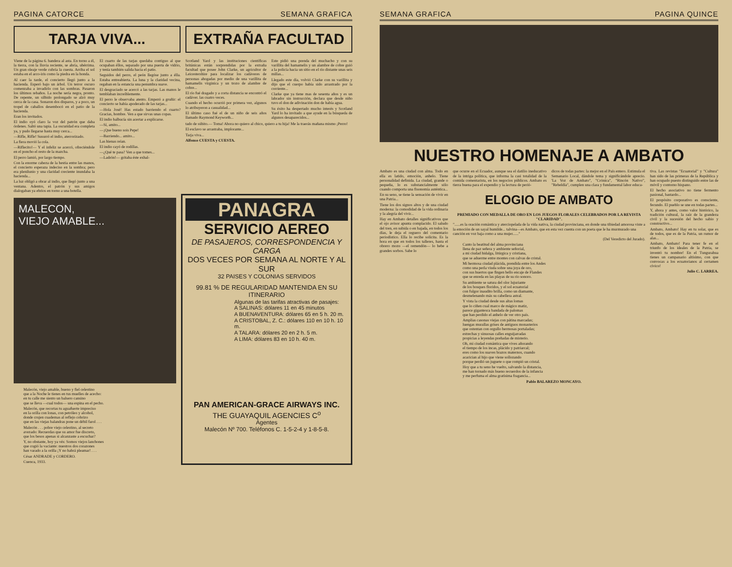PAGINA CATORCE SEMANA GRAFICA
TARJA VIVA...
Viene de la página 6. bandera al asta. En torno a él, la tierra, con la lluvia reciente, se abría, ubérrima. Un gran oleaje verde cubría la cuesta. Arriba el sol estaba en el arco-iris como la piedra en la honda.
Al caer la tarde, el concierto llegó junto a la hacienda. Esperó bajo un árbol. Un terror oscuro comenzaba a invadirlo con las sombras. Pasaron los últimos rebaños. La noche sería negra, pronto. De repente, un silbido prolongado se alzó muy cerca de la casa. Sonaron dos disparos, y a poco, un tropel de caballos desembocó en el patio de la hacienda.
Eran los invitados.
El indio oyó claro la voz del patrón que daba órdenes. Saltó una tapia. La oscuridad era completa ya, y pudo llegarse hasta muy cerca...
—Rifle, Rifle! Susurró el indio, aterrorizado.
La fiera movió la cola.
—Riflecito!— Y el infeliz se acercó, ofreciéndole en el poncho el resto de la mazcha.
El perro lamió, por largo tiempo.
Con la enorme cabeza de la bestia entre las manos, el concierto esperaza indeciso en la sombra; pero era plenilunio y una claridad creciente inundaba la hacienda...
La luz obligó a obrar al indio, que llegó junto a una ventana. Adentro, el patrón y sus amigos dialogaban ya ebrios en torno a una botella.
El cuarto de las tarjas quedaba contiguo al que ocupaban éllos, separado por una puerta de vidrio, y tenía también salida hacia el patio.
Seguidos del perro, el peón llegóse junto a élla. Estaba entreabierta. La luna y la claridad vecina, regaban en la estancia una penumbra suave.
El desgraciado se acercó a las tarjas. Las manos le temblaban increíblemente.
El perro le observaba atento. Empezó a gruñir: el concierto se había apoderado de las tarjas...
—Hola José! Has estado barriendo el cuarto? Gracias, hombre. Ven a que sirvas unas copas.
El indio balbucía sin acertar a explicarse.
—Sí, amito...
—¡Que bueno sois Pepe!
—Barriendo... amito...
Las hienas reían.
El indio cayó de rodillas.
—¿Qué te pasa? Ven a que tomes...
—Ladrón!— gritaba éste exhal-
EXTRAÑA FACULTAD
Scotland Yard y las instituciones científicas británicas están sorprendidas por la extraña facultad que posee John Clarke, un agricultor de Leicestershire para localizar los cadáveres de personas ahogadas por medio de una varillita de hamamelis virginica y un trozo de alambre de cobre...
El río fué dragado y a corta distancia se encontró el cadáver. las cuatro veces.
Cuando el hecho ocurrió por primera vez, algunos lo atribuyeron a casualidad...
El último caso fué el de un niño de seis años llamado Raymond Keyworth...
Este pidió una prenda del muchacho y con su varillita del hamamelis y un alambre de cobre guió a la policía hacia un sitio en el río distante unas seis millas...
Llegado este día, volvió Clarke con su varillita y dijo que el cuerpo había sido arrastrado por la corriente...
Clarke que ya tiene mas de sesenta años y es un labrador sin instrucción, declara que desde niño tuvo el don de adivinación don de había agua.
Su éxito ha despertado mucho interés y Scotland Yard lo ha invitado a que ayude en la búsqueda de algunos desaparecidos...
tado de súbito.— Toma! Ahora no quiero al chico, quiero a tu hija! Me la traerás mañana mismo ¡Perro!
El esclavo se arrastraba, implorante...
Tarja viva...
Alfonso CUESTA y CUESTA.
MALECON,
VIEJO AMABLE...
Malecón, viejo amable, bueno y fiel celestino
que a la Noche le tienes en tus muelles de acecho:
en tu calle me siento un balsero cansino
que se lleva —cual todos— una espina en el pecho.
Malecón, que recortas tu aguafuerte impreciso
en la orilla con lonas, con petróleo y alcohol,
donde crujen cuadernas al reflejo cobrizo
que en las viejas balandras pone un débil farol . . .
Malecón . . . pobre viejo celestino, al secreto
avezado: Recuerdas que su amor fue discreto,
que los besos apenas si alcanzaste a escuchar?
Y, no obstante, hoy ya vés: Somos viejos lanchones
que cogió la vaciante: nuestros dos corazones
han varado a la orilla ¡Y no habrá pleamar! . . .
César ANDRADE y CORDERO.
Cuenca, 1933.
PANAGRA
SERVICIO AEREO
DE PASAJEROS, CORRESPONDENCIA Y CARGA
DOS VECES POR SEMANA AL NORTE Y AL SUR
32 PAISES Y COLONIAS SERVIDOS
99.81 % DE REGULARIDAD MANTENIDA EN SU ITINERARIO
Algunas de las tarifas atractivas de pasajes:
A SALINAS: dólares 11 en 45 minutos
A BUENAVENTURA: dólares 65 en 5 h. 20 m.
A CRISTOBAL, Z. C.: dólares 110 en 10 h. 10 m.
A TALARA: dólares 20 en 2 h. 5 m.
A LIMA: dólares 83 en 10 h. 40 m.
PAN AMERICAN-GRACE AIRWAYS INC.
THE GUAYAQUIL AGENCIES C<sup>o</sup>
Agentes
Malecón Nº 700. Teléfonos C. 1-5-2-4 y 1-8-5-8.
SEMANA GRAFICA PAGINA QUINCE
NUESTRO HOMENAJE A AMBATO
Ambato es una ciudad con alma. Todo en ella es latido, emoción, anhelo. Tiene personalidad definida. La ciudad, grande o pequeña, lo es substancialmente sólo cuando comporta una fisonomía auténtica...
En su seno, se tiene la sensación de vivir en una Patria...
Tiene los dos signos altos y de una ciudad moderna: la comodidad de la vida ordinaria y la alegría del vivir...
Hay en Ambato detalles significativos que el ojo avisor apunta complacido. El saludo del tren, en subida o en bajada, en todos los días, le deja el reguero del comentario periodístico. Ella lo recibe solícita. Es la hora en que en todos los talleres, hasta el obrero mozo —el remendón— lo bebe a grandes sorbos. Sabe lo
que ocurre en el Ecuador, aunque sea el datilio ineducativo de la intriga política, que informa la casi totalidad de la comida comentarista, en los negocios públicos. Ambato es tierra buena para el expendio y la lectura de perió-
dicos de todas partes: la mejor en el País entero. Estimula el Semanario Local, dándole tema y significándole aprecio. 'La Voz de Ambato", "Crónica", "Rincón Nativo", "Rebeldía", cumplen una clara y fundamental labor educa-
ELOGIO DE AMBATO
PREMIADO CON MEDALLA DE ORO EN LOS JUEGOS FLORALES CELEBRADOS POR LA REVISTA "CLARIDAD".
"......es la oración romántica y aterciopelada de la vida nativa, la ciudad provinciana, en donde una tibiedad amorosa viste a la emoción de un sayal humilde... talvina—es Ambato, que en esta vez cuenta con un poeta que le ha murmurado una canción en voz baja como a una mujer......"
(Del Veredicto del Jurado).
Canto la beatitud del alma provinciana
llena de paz señera y ambiente señorial,
a mi ciudad hidalga, litúrgica y cristiana,
que se aduerme entre montes con calvas de cristal.
Mi hermosa ciudad plácida, prendida entre los Andes
como una perla viuda sobre una joya de oro,
con sus huertos que fingen bello encaje de Flandes
que se enreda en las playas de su río sonoro.
Su ambiente se satura del olor lujuriante
de los bosques floridos, y el sol ecuatorial
con fulgor inaudito brilla, como un diamante,
desmelenando más su cabellera astral.
Y vista la ciudad desde sus altas lomas
que lo ciñen cual marco de mágico matiz,
parece gigantesca bandada de palomas
que han perdido el anhelo de ver otro país.
Amplias casonas viejas con pátina marcadas;
luengas murallas grises de antiguos monasterios
que ostentan con orgullo hermosas portaladas;
estrechas y sinuosas calles enguijarradas
propicias a leyendas preñadas de misterio.
Oh, mi ciudad romántica que vives añorando
el tiempo de los incas, plácido y patriarcal;
eres como los suaves brazos maternos, cuando
acarician al hijo que viene sollozando
porque perdió un juguete o que rompió un cristal.
Hoy que a tu seno he vuelto, salvando la distancia,
me han tornado más bueno recuerdos de la infancia
y me perfuma el alma gratísima fragancia...
Pablo BALAREZO MONCAYO.
tiva. Las revistas "Ecuatorial" y "Cultura" han sido de las primeras de la República y han ocupado puesto distinguido entre las de móvil y contorno hispano.
El hecho asociativo no tiene fermento pasional, bastardo...
El propósito corporativo es consciente, fecundo. El pueblo se une en todas partes...
Y, ahora y antes, como valor histórico, la tradición cultural, la raíz de la grandeza civil y la sucesión del hecho sabio y constructivo...
Ambato, Ambato! Hay en tu solar, que es de todos, que es de la Patria, un rumor de alas...
Ambato, Ambato! Para tener fe en el triunfo de los ideales de la Patria, se inventó tu nombre! En el Tungurahua tienes un campanario altísimo, con que convocas a los ecuatorianos al certamen cívico!
Julio C. LARREA.